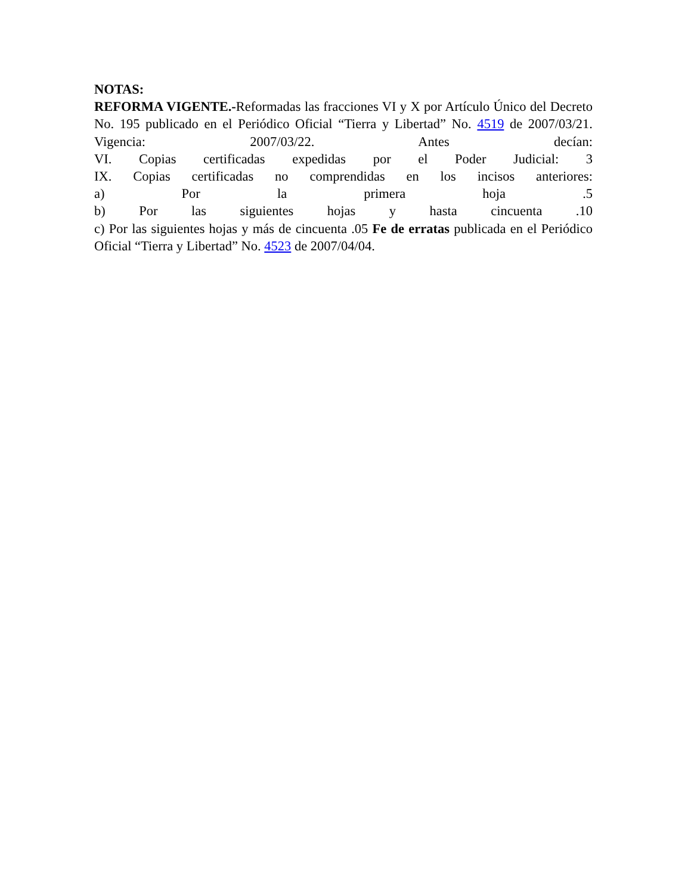NOTAS:
REFORMA VIGENTE.-Reformadas las fracciones VI y X por Artículo Único del Decreto No. 195 publicado en el Periódico Oficial “Tierra y Libertad” No. 4519 de 2007/03/21. Vigencia: 2007/03/22. Antes decían:
VI. Copias certificadas expedidas por el Poder Judicial: 3
IX. Copias certificadas no comprendidas en los incisos anteriores:
a) Por la primera hoja .5
b) Por las siguientes hojas y hasta cincuenta .10
c) Por las siguientes hojas y más de cincuenta .05 Fe de erratas publicada en el Periódico Oficial “Tierra y Libertad” No. 4523 de 2007/04/04.